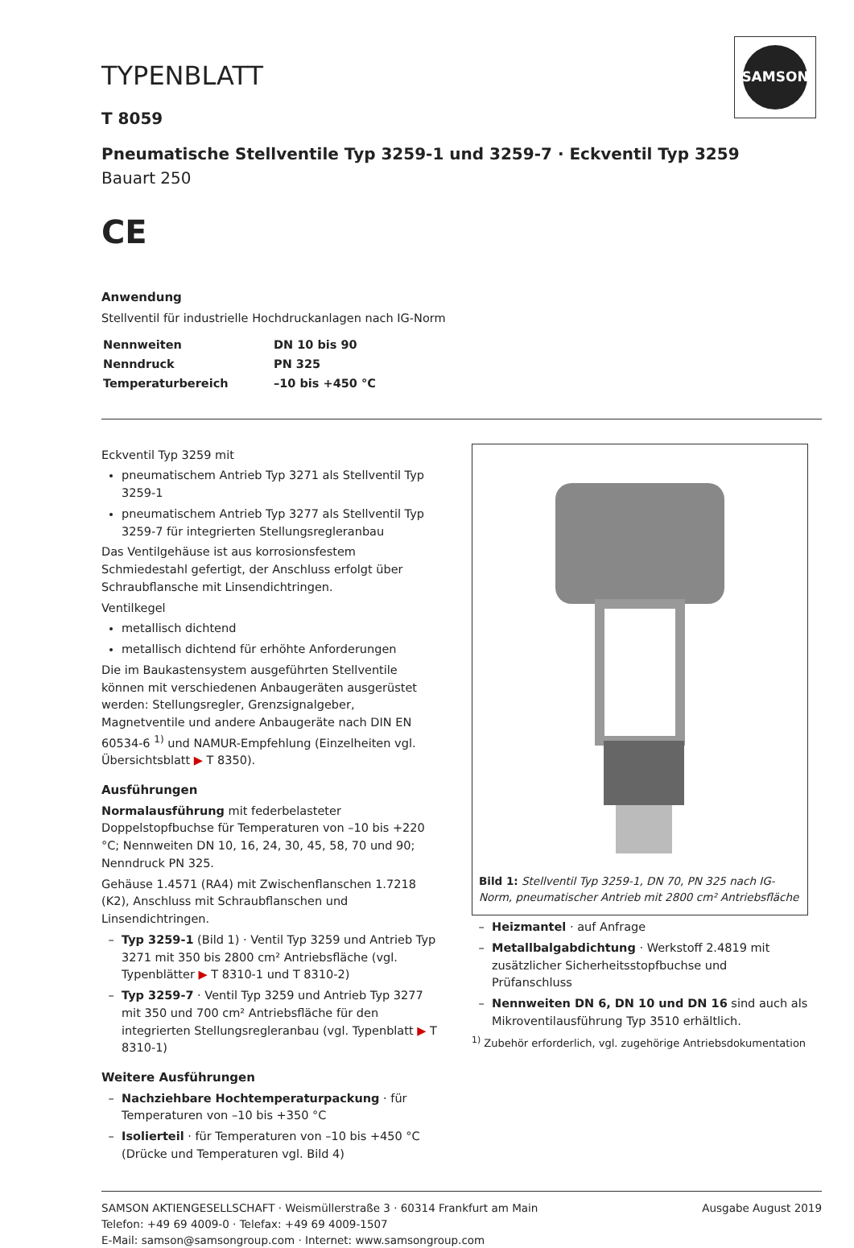SAMSON
TYPENBLATT
T 8059
Pneumatische Stellventile Typ 3259-1 und 3259-7 · Eckventil Typ 3259
Bauart 250
CE
Anwendung
Stellventil für industrielle Hochdruckanlagen nach IG-Norm
| Nennweiten | DN 10 bis 90 |
| Nenndruck | PN 325 |
| Temperaturbereich | –10 bis +450 °C |
Eckventil Typ 3259 mit
pneumatischem Antrieb Typ 3271 als Stellventil Typ 3259-1
pneumatischem Antrieb Typ 3277 als Stellventil Typ 3259-7 für integrierten Stellungsregleranbau
Das Ventilgehäuse ist aus korrosionsfestem Schmiedestahl gefertigt, der Anschluss erfolgt über Schraubflansche mit Linsendichtringen.
Ventilkegel
metallisch dichtend
metallisch dichtend für erhöhte Anforderungen
Die im Baukastensystem ausgeführten Stellventile können mit verschiedenen Anbaugeräten ausgerüstet werden: Stellungsregler, Grenzsignalgeber, Magnetventile und andere Anbaugeräte nach DIN EN 60534-6 <sup>1)</sup> und NAMUR-Empfehlung (Einzelheiten vgl. Übersichtsblatt ▶ T 8350).
Ausführungen
Normalausführung mit federbelasteter Doppelstopfbuchse für Temperaturen von –10 bis +220 °C; Nennweiten DN 10, 16, 24, 30, 45, 58, 70 und 90; Nenndruck PN 325.
Gehäuse 1.4571 (RA4) mit Zwischenflanschen 1.7218 (K2), Anschluss mit Schraubflanschen und Linsendichtringen.
Typ 3259-1 (Bild 1) · Ventil Typ 3259 und Antrieb Typ 3271 mit 350 bis 2800 cm² Antriebsfläche (vgl. Typenblätter ▶ T 8310-1 und T 8310-2)
Typ 3259-7 · Ventil Typ 3259 und Antrieb Typ 3277 mit 350 und 700 cm² Antriebsfläche für den integrierten Stellungsregleranbau (vgl. Typenblatt ▶ T 8310-1)
Weitere Ausführungen
Nachziehbare Hochtemperaturpackung · für Temperaturen von –10 bis +350 °C
Isolierteil · für Temperaturen von –10 bis +450 °C (Drücke und Temperaturen vgl. Bild 4)
Bild 1: Stellventil Typ 3259-1, DN 70, PN 325 nach IG-Norm, pneumatischer Antrieb mit 2800 cm² Antriebsfläche
Heizmantel · auf Anfrage
Metallbalgabdichtung · Werkstoff 2.4819 mit zusätzlicher Sicherheitsstopfbuchse und Prüfanschluss
Nennweiten DN 6, DN 10 und DN 16 sind auch als Mikroventilausführung Typ 3510 erhältlich.
<sup>1)</sup> Zubehör erforderlich, vgl. zugehörige Antriebsdokumentation
SAMSON AKTIENGESELLSCHAFT · Weismüllerstraße 3 · 60314 Frankfurt am Main
Telefon: +49 69 4009-0 · Telefax: +49 69 4009-1507
E-Mail: samson@samsongroup.com · Internet: www.samsongroup.com
Ausgabe August 2019